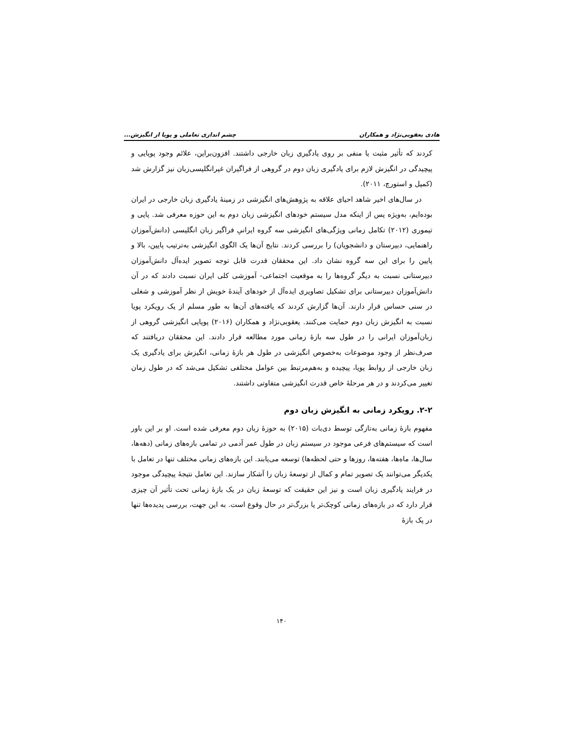هادی یعقوبی‌نژاد و همکاران چشم اندازی تعاملی و پویا از انگیزش...
کردند که تأثیر مثبت یا منفی بر روی یادگیری زبان خارجی داشتند. افزون‌براین، علائم وجود پویایی و پیچیدگی در انگیزش لازم برای یادگیری زبان دوم در گروهی از فراگیران غیرانگلیسی‌زبان نیز گزارش شد (کمپل و استورچ، ۲۰۱۱).
در سال‌های اخیر شاهد احیای علاقه به پژوهش‌های انگیزشی در زمینهٔ یادگیری زبان خارجی در ایران بوده‌ایم، به‌ویژه پس از اینکه مدل سیستم خودهای انگیزشی زبان دوم به این حوزه معرفی شد. پاپی و تیموری (۲۰۱۲) تکامل زمانی ویژگی‌های انگیزشی سه گروه ایرانیِ فراگیر زبان انگلیسی (دانش‌آموزان راهنمایی، دبیرستان و دانشجویان) را بررسی کردند. نتایج آن‌ها یک الگوی انگیزشی به‌ترتیب پایین، بالا و پایین را برای این سه گروه نشان داد. این محققان قدرت قابل توجه تصویر ایده‌آل دانش‌آموزان دبیرستانی نسبت به دیگر گروه‌ها را به موقعیت اجتماعی- آموزشی کلی ایران نسبت دادند که در آن دانش‌آموزان دبیرستانی برای تشکیل تصاویری ایده‌آل از خودهای آیندهٔ خویش از نظر آموزشی و شغلی در سنی حساس قرار دارند. آن‌ها گزارش کردند که یافته‌های آن‌ها به طور مسلم از یک رویکرد پویا نسبت به انگیزش زبان دوم حمایت می‌کنند. یعقوبی‌نژاد و همکاران (۲۰۱۶) پویایی انگیزشی گروهی از زبان‌آموزان ایرانی را در طول سه بازهٔ زمانی مورد مطالعه قرار دادند. این محققان دریافتند که صرف‌نظر از وجود موضوعات به‌خصوص انگیزشی در طول هر بازهٔ زمانی، انگیزش برای یادگیری یک زبان خارجی از روابط پویا، پیچیده و به‌هم‌مرتبط بین عوامل مختلفی تشکیل می‌شد که در طول زمان تغییر می‌کردند و در هر مرحلهٔ خاص قدرت انگیزشی متفاوتی داشتند.
۲-۲. رویکرد زمانی به انگیزش زبان دوم
مفهوم بازهٔ زمانی به‌تازگی توسط دی‌بات (۲۰۱۵) به حوزهٔ زبان دوم معرفی شده است. او بر این باور است که سیستم‌های فرعی موجود در سیستم زبان در طول عمر آدمی در تمامی بازه‌های زمانی (دهه‌ها، سال‌ها، ماه‌ها، هفته‌ها، روزها و حتی لحظه‌ها) توسعه می‌یابند. این بازه‌های زمانی مختلف تنها در تعامل با یکدیگر می‌توانند یک تصویر تمام و کمال از توسعهٔ زبان را آشکار سازند. این تعامل نتیجهٔ پیچیدگی موجود در فرایند یادگیری زبان است و نیز این حقیقت که توسعهٔ زبان در یک بازهٔ زمانی تحت تأثیر آن چیزی قرار دارد که در بازه‌های زمانی کوچک‌تر یا بزرگ‌تر در حال وقوع است. به این جهت، بررسی پدیده‌ها تنها در یک بازهٔ
۱۴۰